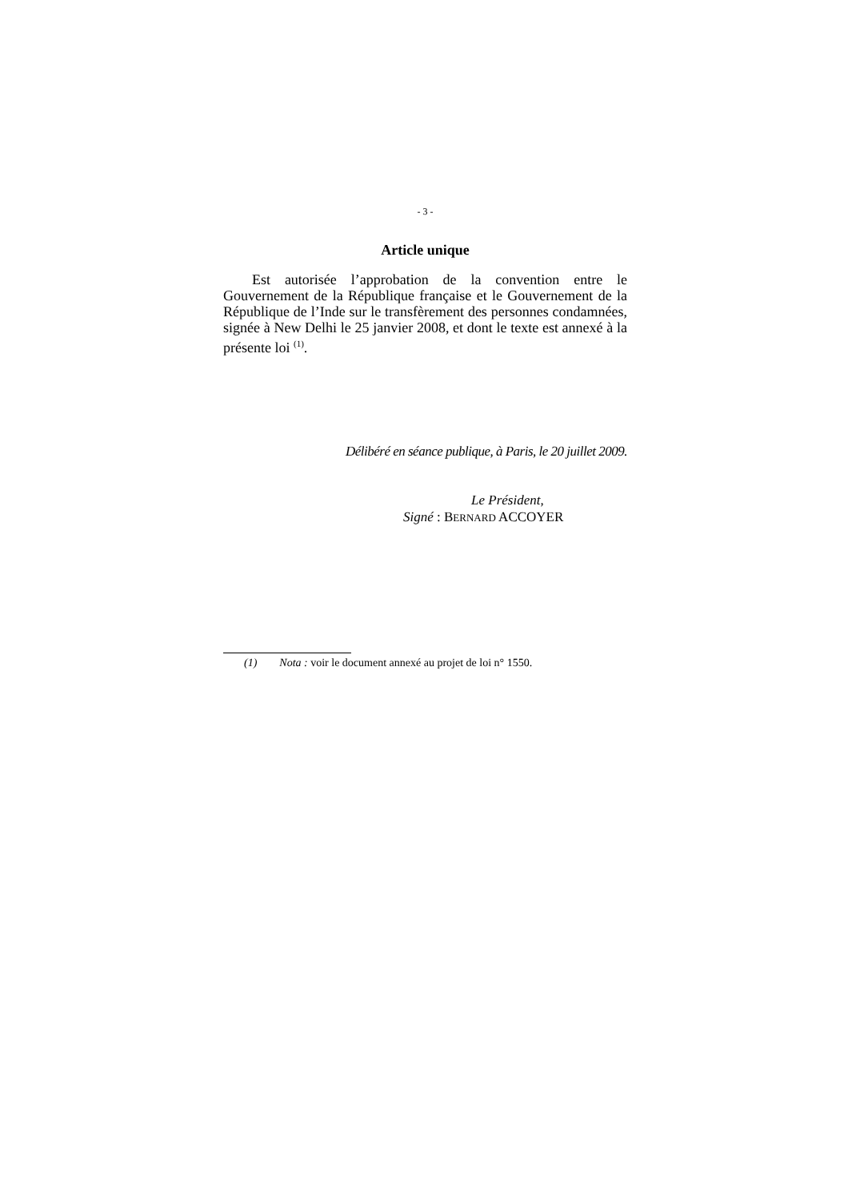- 3 -
Article unique
Est autorisée l’approbation de la convention entre le Gouvernement de la République française et le Gouvernement de la République de l’Inde sur le transfèrement des personnes condamnées, signée à New Delhi le 25 janvier 2008, et dont le texte est annexé à la présente loi <sup>(1)</sup>.
Délibéré en séance publique, à Paris, le 20 juillet 2009.
Le Président,
Signé : BERNARD ACCOYER
(1) Nota : voir le document annexé au projet de loi n° 1550.